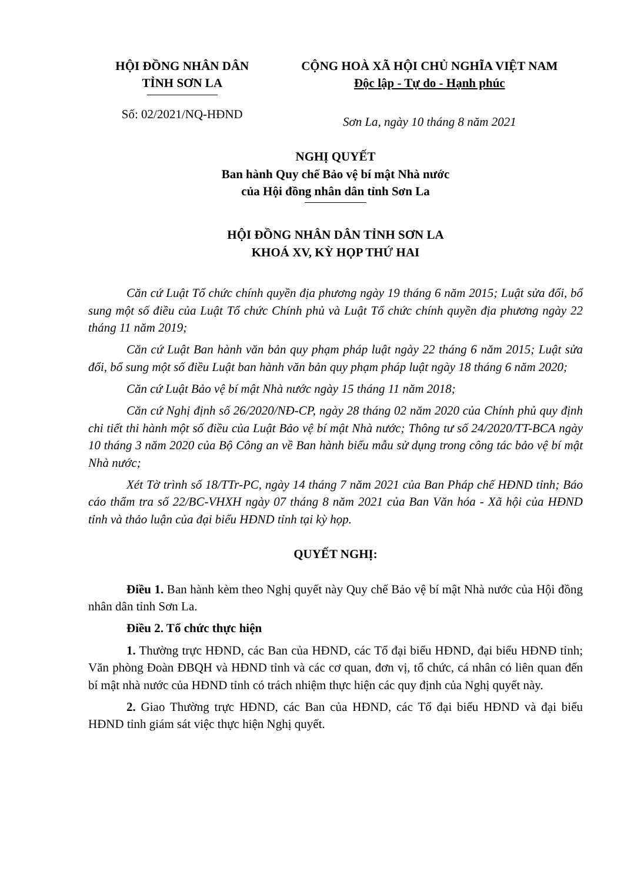| HỘI ĐỒNG NHÂN DÂN TỈNH SƠN LA Số: 02/2021/NQ-HĐND | CỘNG HOÀ XÃ HỘI CHỦ NGHĨA VIỆT NAM Độc lập - Tự do - Hạnh phúc Sơn La, ngày 10 tháng 8 năm 2021 |
NGHỊ QUYẾT
Ban hành Quy chế Bảo vệ bí mật Nhà nước
của Hội đồng nhân dân tỉnh Sơn La
HỘI ĐỒNG NHÂN DÂN TỈNH SƠN LA
KHOÁ XV, KỲ HỌP THỨ HAI
Căn cứ Luật Tổ chức chính quyền địa phương ngày 19 tháng 6 năm 2015; Luật sửa đổi, bổ sung một số điều của Luật Tổ chức Chính phủ và Luật Tổ chức chính quyền địa phương ngày 22 tháng 11 năm 2019;
Căn cứ Luật Ban hành văn bản quy phạm pháp luật ngày 22 tháng 6 năm 2015; Luật sửa đổi, bổ sung một số điều Luật ban hành văn bản quy phạm pháp luật ngày 18 tháng 6 năm 2020;
Căn cứ Luật Bảo vệ bí mật Nhà nước ngày 15 tháng 11 năm 2018;
Căn cứ Nghị định số 26/2020/NĐ-CP, ngày 28 tháng 02 năm 2020 của Chính phủ quy định chi tiết thi hành một số điều của Luật Bảo vệ bí mật Nhà nước; Thông tư số 24/2020/TT-BCA ngày 10 tháng 3 năm 2020 của Bộ Công an về Ban hành biểu mẫu sử dụng trong công tác bảo vệ bí mật Nhà nước;
Xét Tờ trình số 18/TTr-PC, ngày 14 tháng 7 năm 2021 của Ban Pháp chế HĐND tỉnh; Báo cáo thẩm tra số 22/BC-VHXH ngày 07 tháng 8 năm 2021 của Ban Văn hóa - Xã hội của HĐND tỉnh và thảo luận của đại biểu HĐND tỉnh tại kỳ họp.
QUYẾT NGHỊ:
Điều 1. Ban hành kèm theo Nghị quyết này Quy chế Bảo vệ bí mật Nhà nước của Hội đồng nhân dân tỉnh Sơn La.
Điều 2. Tổ chức thực hiện
1. Thường trực HĐND, các Ban của HĐND, các Tổ đại biểu HĐND, đại biểu HĐNĐ tỉnh; Văn phòng Đoàn ĐBQH và HĐND tỉnh và các cơ quan, đơn vị, tổ chức, cá nhân có liên quan đến bí mật nhà nước của HĐND tỉnh có trách nhiệm thực hiện các quy định của Nghị quyết này.
2. Giao Thường trực HĐND, các Ban của HĐND, các Tổ đại biểu HĐND và đại biểu HĐND tỉnh giám sát việc thực hiện Nghị quyết.